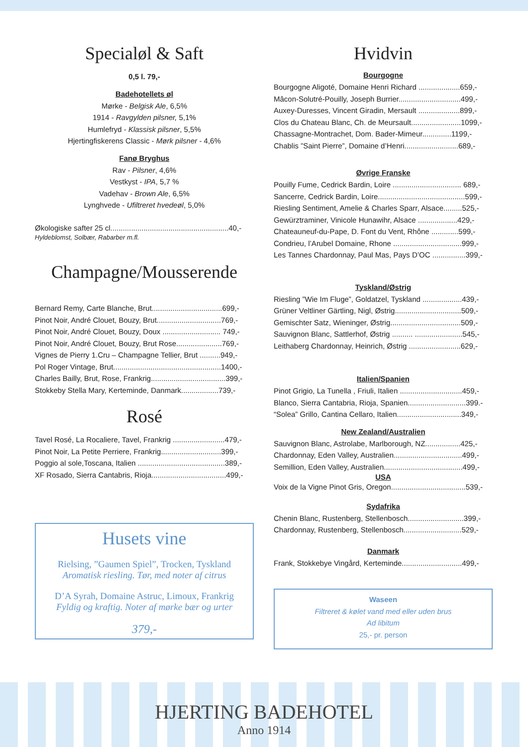Specialøl & Saft
0,5 l. 79,-
Badehotellets øl
Mørke - Belgisk Ale, 6,5%
1914 - Ravgylden pilsner, 5,1%
Humlefryd - Klassisk pilsner, 5,5%
Hjertingfiskerens Classic - Mørk pilsner - 4,6%
Fanø Bryghus
Rav - Pilsner, 4,6%
Vestkyst - IPA, 5,7 %
Vadehav - Brown Ale, 6,5%
Lynghvede - Ufiltreret hvedeøl, 5,0%
Økologiske safter 25 cl.........................................................40,-
Hyldeblomst, Solbær, Rabarber m.fl.
Champagne/Mousserende
Bernard Remy, Carte Blanche, Brut..................................699,-
Pinot Noir, André Clouet, Bouzy, Brut...............................769,-
Pinot Noir, André Clouet, Bouzy, Doux ............................ 749,-
Pinot Noir, André Clouet, Bouzy, Brut Rose......................769,-
Vignes de Pierry 1.Cru – Champagne Tellier, Brut ..........949,-
Pol Roger Vintage, Brut....................................................1400,-
Charles Bailly, Brut, Rose, Frankrig....................................399,-
Stokkeby Stella Mary, Kerteminde, Danmark..................739,-
Rosé
Tavel Rosé, La Rocaliere, Tavel, Frankrig .........................479,-
Pinot Noir, La Petite Perriere, Frankrig.............................399,-
Poggio al sole,Toscana, Italien ..........................................389,-
XF Rosado, Sierra Cantabris, Rioja....................................499,-
Husets vine
Rielsing, ”Gaumen Spiel”, Trocken, Tyskland
Aromatisk riesling. Tør, med noter af citrus
D’A Syrah, Domaine Astruc, Limoux, Frankrig
Fyldig og kraftig. Noter af mørke bær og urter
379,-
Hvidvin
Bourgogne
Bourgogne Aligoté, Domaine Henri Richard ....................659,-
Mâcon-Solutré-Pouilly, Joseph Burrier..............................499,-
Auxey-Duresses, Vincent Giradin, Mersault ....................899,-
Clos du Chateau Blanc, Ch. de Meursault........................1099,-
Chassagne-Montrachet, Dom. Bader-Mimeur..............1199,-
Chablis ”Saint Pierre”, Domaine d’Henri..........................689,-
Øvrige Franske
Pouilly Fume, Cedrick Bardin, Loire ................................. 689,-
Sancerre, Cedrick Bardin, Loire..........................................599,-
Riesling Sentiment, Amelie & Charles Sparr, Alsace.........525,-
Gewürztraminer, Vinicole Hunawihr, Alsace ...................429,-
Chateauneuf-du-Pape, D. Font du Vent, Rhône .............599,-
Condrieu, l’Arubel Domaine, Rhone .................................999,-
Les Tannes Chardonnay, Paul Mas, Pays D’OC ................399,-
Tyskland/Østrig
Riesling ”Wie Im Fluge”, Goldatzel, Tyskland ...................439,-
Grüner Veltliner Gärtling, Nigl, Østrig................................509,-
Gemischter Satz, Wieninger, Østrig..................................509,-
Sauvignon Blanc, Sattlerhof, Østrig .......... .......................545,-
Leithaberg Chardonnay, Heinrich, Østrig .........................629,-
Italien/Spanien
Pinot Grigio, La Tunella , Friuli, Italien ..............................459,-
Blanco, Sierra Cantabria, Rioja, Spanien............................399.-
“Solea” Grillo, Cantina Cellaro, Italien...............................349,-
New Zealand/Australien
Sauvignon Blanc, Astrolabe, Marlborough, NZ.................425,-
Chardonnay, Eden Valley, Australien.................................499,-
Semillion, Eden Valley, Australien......................................499,-
USA
Voix de la Vigne Pinot Gris, Oregon....................................539,-
Sydafrika
Chenin Blanc, Rustenberg, Stellenbosch...........................399,-
Chardonnay, Rustenberg, Stellenbosch............................529,-
Danmark
Frank, Stokkebye Vingård, Kerteminde.............................499,-
Waseen
Filtreret & kølet vand med eller uden brus
Ad libitum
25,- pr. person
HJERTING BADEHOTEL
Anno 1914